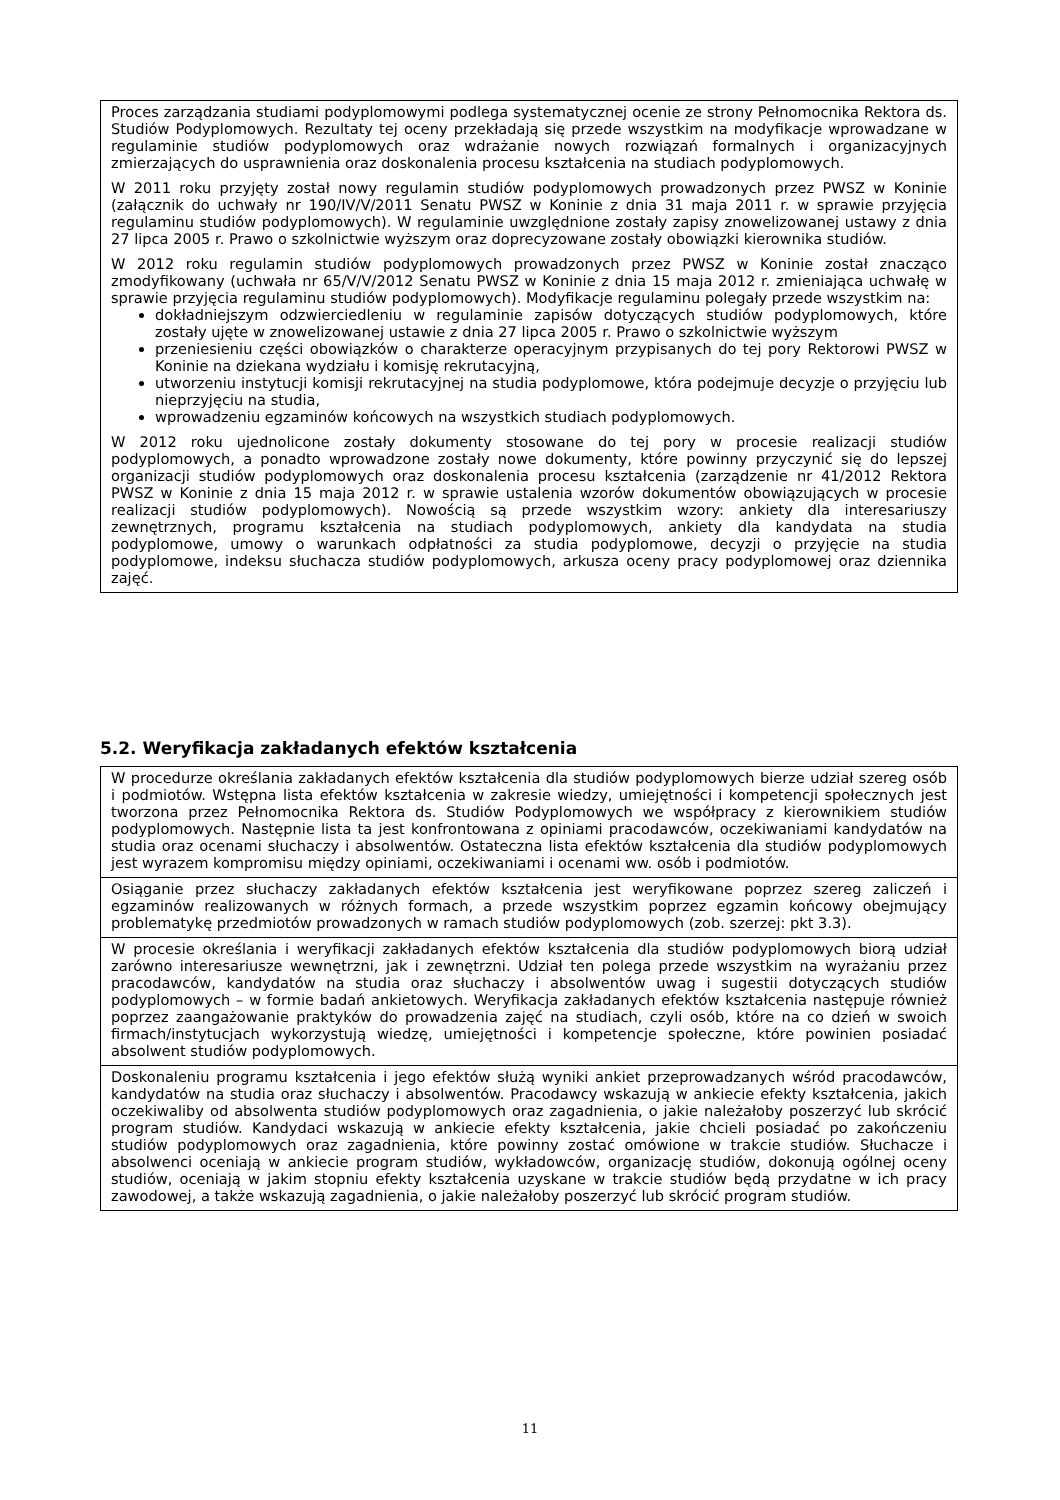Proces zarządzania studiami podyplomowymi podlega systematycznej ocenie ze strony Pełnomocnika Rektora ds. Studiów Podyplomowych. Rezultaty tej oceny przekładają się przede wszystkim na modyfikacje wprowadzane w regulaminie studiów podyplomowych oraz wdrażanie nowych rozwiązań formalnych i organizacyjnych zmierzających do usprawnienia oraz doskonalenia procesu kształcenia na studiach podyplomowych.
W 2011 roku przyjęty został nowy regulamin studiów podyplomowych prowadzonych przez PWSZ w Koninie (załącznik do uchwały nr 190/IV/V/2011 Senatu PWSZ w Koninie z dnia 31 maja 2011 r. w sprawie przyjęcia regulaminu studiów podyplomowych). W regulaminie uwzględnione zostały zapisy znowelizowanej ustawy z dnia 27 lipca 2005 r. Prawo o szkolnictwie wyższym oraz doprecyzowane zostały obowiązki kierownika studiów.
W 2012 roku regulamin studiów podyplomowych prowadzonych przez PWSZ w Koninie został znacząco zmodyfikowany (uchwała nr 65/V/V/2012 Senatu PWSZ w Koninie z dnia 15 maja 2012 r. zmieniająca uchwałę w sprawie przyjęcia regulaminu studiów podyplomowych). Modyfikacje regulaminu polegały przede wszystkim na:
dokładniejszym odzwierciedleniu w regulaminie zapisów dotyczących studiów podyplomowych, które zostały ujęte w znowelizowanej ustawie z dnia 27 lipca 2005 r. Prawo o szkolnictwie wyższym
przeniesieniu części obowiązków o charakterze operacyjnym przypisanych do tej pory Rektorowi PWSZ w Koninie na dziekana wydziału i komisję rekrutacyjną,
utworzeniu instytucji komisji rekrutacyjnej na studia podyplomowe, która podejmuje decyzje o przyjęciu lub nieprzyjęciu na studia,
wprowadzeniu egzaminów końcowych na wszystkich studiach podyplomowych.
W 2012 roku ujednolicone zostały dokumenty stosowane do tej pory w procesie realizacji studiów podyplomowych, a ponadto wprowadzone zostały nowe dokumenty, które powinny przyczynić się do lepszej organizacji studiów podyplomowych oraz doskonalenia procesu kształcenia (zarządzenie nr 41/2012 Rektora PWSZ w Koninie z dnia 15 maja 2012 r. w sprawie ustalenia wzorów dokumentów obowiązujących w procesie realizacji studiów podyplomowych). Nowością są przede wszystkim wzory: ankiety dla interesariuszy zewnętrznych, programu kształcenia na studiach podyplomowych, ankiety dla kandydata na studia podyplomowe, umowy o warunkach odpłatności za studia podyplomowe, decyzji o przyjęcie na studia podyplomowe, indeksu słuchacza studiów podyplomowych, arkusza oceny pracy podyplomowej oraz dziennika zajęć.
5.2. Weryfikacja zakładanych efektów kształcenia
W procedurze określania zakładanych efektów kształcenia dla studiów podyplomowych bierze udział szereg osób i podmiotów. Wstępna lista efektów kształcenia w zakresie wiedzy, umiejętności i kompetencji społecznych jest tworzona przez Pełnomocnika Rektora ds. Studiów Podyplomowych we współpracy z kierownikiem studiów podyplomowych. Następnie lista ta jest konfrontowana z opiniami pracodawców, oczekiwaniami kandydatów na studia oraz ocenami słuchaczy i absolwentów. Ostateczna lista efektów kształcenia dla studiów podyplomowych jest wyrazem kompromisu między opiniami, oczekiwaniami i ocenami ww. osób i podmiotów.
Osiąganie przez słuchaczy zakładanych efektów kształcenia jest weryfikowane poprzez szereg zaliczeń i egzaminów realizowanych w różnych formach, a przede wszystkim poprzez egzamin końcowy obejmujący problematykę przedmiotów prowadzonych w ramach studiów podyplomowych (zob. szerzej: pkt 3.3).
W procesie określania i weryfikacji zakładanych efektów kształcenia dla studiów podyplomowych biorą udział zarówno interesariusze wewnętrzni, jak i zewnętrzni. Udział ten polega przede wszystkim na wyrażaniu przez pracodawców, kandydatów na studia oraz słuchaczy i absolwentów uwag i sugestii dotyczących studiów podyplomowych – w formie badań ankietowych. Weryfikacja zakładanych efektów kształcenia następuje również poprzez zaangażowanie praktyków do prowadzenia zajęć na studiach, czyli osób, które na co dzień w swoich firmach/instytucjach wykorzystują wiedzę, umiejętności i kompetencje społeczne, które powinien posiadać absolwent studiów podyplomowych.
Doskonaleniu programu kształcenia i jego efektów służą wyniki ankiet przeprowadzanych wśród pracodawców, kandydatów na studia oraz słuchaczy i absolwentów. Pracodawcy wskazują w ankiecie efekty kształcenia, jakich oczekiwaliby od absolwenta studiów podyplomowych oraz zagadnienia, o jakie należałoby poszerzyć lub skrócić program studiów. Kandydaci wskazują w ankiecie efekty kształcenia, jakie chcieli posiadać po zakończeniu studiów podyplomowych oraz zagadnienia, które powinny zostać omówione w trakcie studiów. Słuchacze i absolwenci oceniają w ankiecie program studiów, wykładowców, organizację studiów, dokonują ogólnej oceny studiów, oceniają w jakim stopniu efekty kształcenia uzyskane w trakcie studiów będą przydatne w ich pracy zawodowej, a także wskazują zagadnienia, o jakie należałoby poszerzyć lub skrócić program studiów.
11